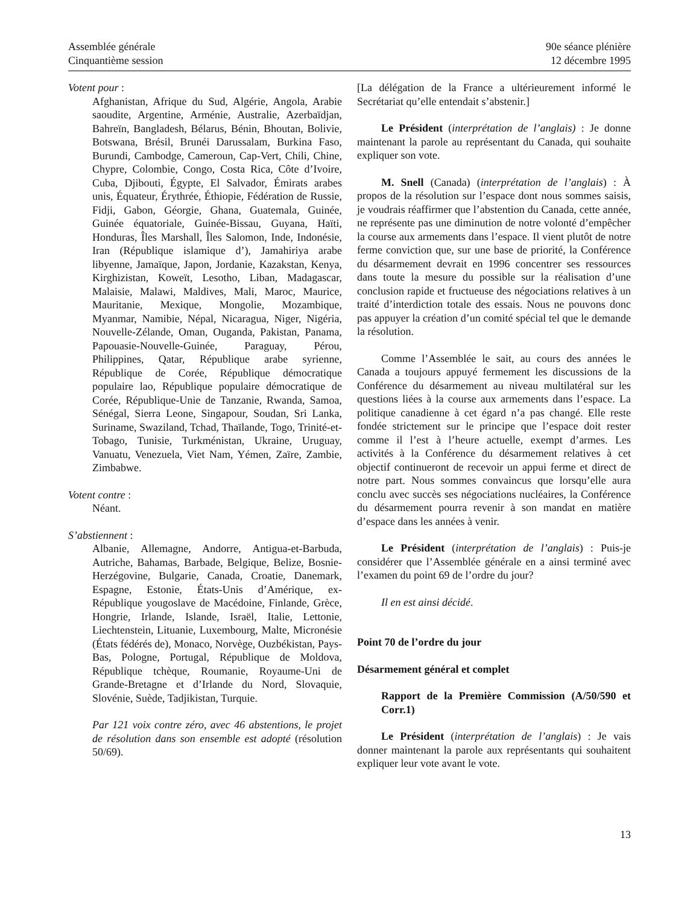Assemblée générale
Cinquantième session
90e séance plénière
12 décembre 1995
Votent pour :
Afghanistan, Afrique du Sud, Algérie, Angola, Arabie saoudite, Argentine, Arménie, Australie, Azerbaïdjan, Bahreïn, Bangladesh, Bélarus, Bénin, Bhoutan, Bolivie, Botswana, Brésil, Brunéi Darussalam, Burkina Faso, Burundi, Cambodge, Cameroun, Cap-Vert, Chili, Chine, Chypre, Colombie, Congo, Costa Rica, Côte d’Ivoire, Cuba, Djibouti, Égypte, El Salvador, Émirats arabes unis, Équateur, Érythrée, Éthiopie, Fédération de Russie, Fidji, Gabon, Géorgie, Ghana, Guatemala, Guinée, Guinée équatoriale, Guinée-Bissau, Guyana, Haïti, Honduras, Îles Marshall, Îles Salomon, Inde, Indonésie, Iran (République islamique d’), Jamahiriya arabe libyenne, Jamaïque, Japon, Jordanie, Kazakstan, Kenya, Kirghizistan, Koweït, Lesotho, Liban, Madagascar, Malaisie, Malawi, Maldives, Mali, Maroc, Maurice, Mauritanie, Mexique, Mongolie, Mozambique, Myanmar, Namibie, Népal, Nicaragua, Niger, Nigéria, Nouvelle-Zélande, Oman, Ouganda, Pakistan, Panama, Papouasie-Nouvelle-Guinée, Paraguay, Pérou, Philippines, Qatar, République arabe syrienne, République de Corée, République démocratique populaire lao, République populaire démocratique de Corée, République-Unie de Tanzanie, Rwanda, Samoa, Sénégal, Sierra Leone, Singapour, Soudan, Sri Lanka, Suriname, Swaziland, Tchad, Thaïlande, Togo, Trinité-et-Tobago, Tunisie, Turkménistan, Ukraine, Uruguay, Vanuatu, Venezuela, Viet Nam, Yémen, Zaïre, Zambie, Zimbabwe.
Votent contre :
Néant.
S’abstiennent :
Albanie, Allemagne, Andorre, Antigua-et-Barbuda, Autriche, Bahamas, Barbade, Belgique, Belize, Bosnie-Herzégovine, Bulgarie, Canada, Croatie, Danemark, Espagne, Estonie, États-Unis d’Amérique, ex-République yougoslave de Macédoine, Finlande, Grèce, Hongrie, Irlande, Islande, Israël, Italie, Lettonie, Liechtenstein, Lituanie, Luxembourg, Malte, Micronésie (États fédérés de), Monaco, Norvège, Ouzbékistan, Pays-Bas, Pologne, Portugal, République de Moldova, République tchèque, Roumanie, Royaume-Uni de Grande-Bretagne et d’Irlande du Nord, Slovaquie, Slovénie, Suède, Tadjikistan, Turquie.
Par 121 voix contre zéro, avec 46 abstentions, le projet de résolution dans son ensemble est adopté (résolution 50/69).
[La délégation de la France a ultérieurement informé le Secrétariat qu’elle entendait s’abstenir.]
Le Président (interprétation de l’anglais) : Je donne maintenant la parole au représentant du Canada, qui souhaite expliquer son vote.
M. Snell (Canada) (interprétation de l’anglais) : À propos de la résolution sur l’espace dont nous sommes saisis, je voudrais réaffirmer que l’abstention du Canada, cette année, ne représente pas une diminution de notre volonté d’empêcher la course aux armements dans l’espace. Il vient plutôt de notre ferme conviction que, sur une base de priorité, la Conférence du désarmement devrait en 1996 concentrer ses ressources dans toute la mesure du possible sur la réalisation d’une conclusion rapide et fructueuse des négociations relatives à un traité d’interdiction totale des essais. Nous ne pouvons donc pas appuyer la création d’un comité spécial tel que le demande la résolution.
Comme l’Assemblée le sait, au cours des années le Canada a toujours appuyé fermement les discussions de la Conférence du désarmement au niveau multilatéral sur les questions liées à la course aux armements dans l’espace. La politique canadienne à cet égard n’a pas changé. Elle reste fondée strictement sur le principe que l’espace doit rester comme il l’est à l’heure actuelle, exempt d’armes. Les activités à la Conférence du désarmement relatives à cet objectif continueront de recevoir un appui ferme et direct de notre part. Nous sommes convaincus que lorsqu’elle aura conclu avec succès ses négociations nucléaires, la Conférence du désarmement pourra revenir à son mandat en matière d’espace dans les années à venir.
Le Président (interprétation de l’anglais) : Puis-je considérer que l’Assemblée générale en a ainsi terminé avec l’examen du point 69 de l’ordre du jour?
Il en est ainsi décidé.
Point 70 de l’ordre du jour
Désarmement général et complet
Rapport de la Première Commission (A/50/590 et Corr.1)
Le Président (interprétation de l’anglais) : Je vais donner maintenant la parole aux représentants qui souhaitent expliquer leur vote avant le vote.
13